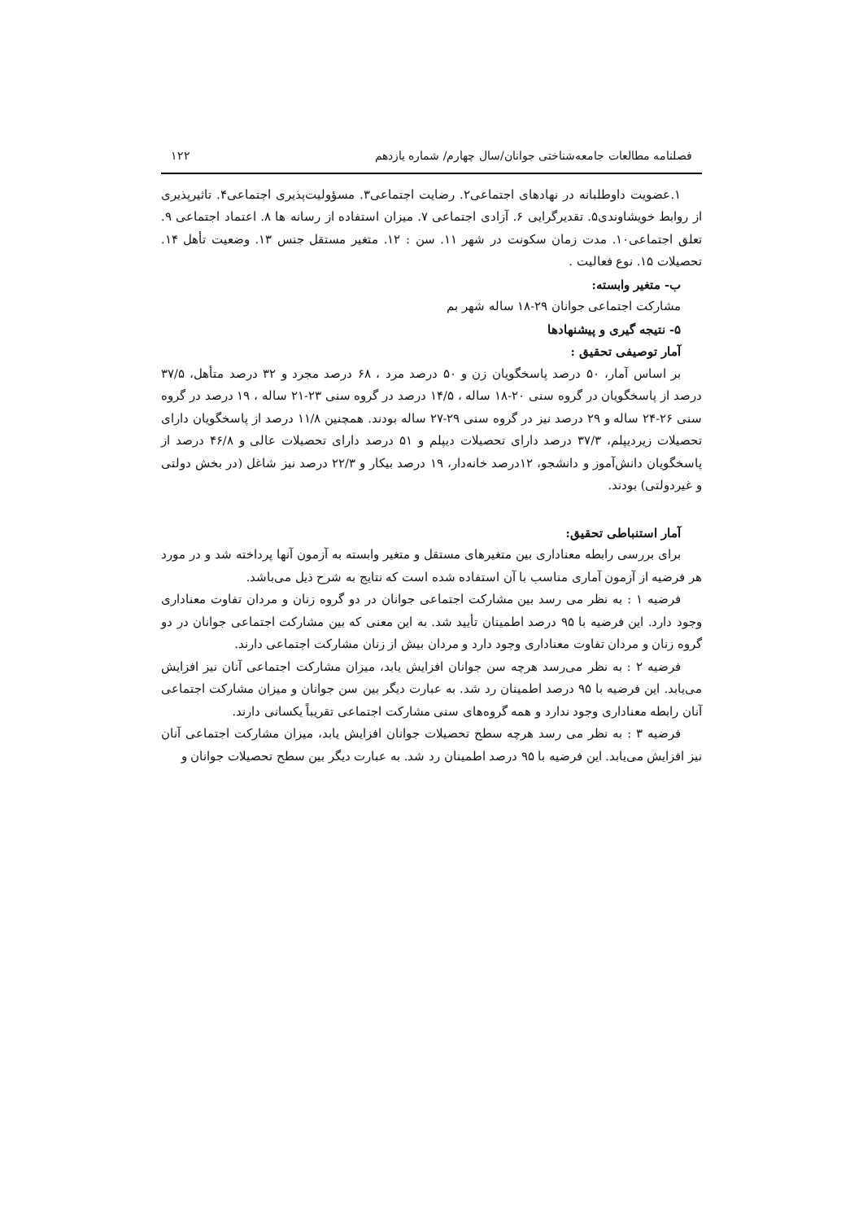فصلنامه مطالعات جامعه‌شناختی جوانان/سال چهارم/ شماره یازدهم ۱۲۲
۱.عضویت داوطلبانه در نهادهای اجتماعی۲. رضایت اجتماعی۳. مسؤولیت‌پذیری اجتماعی۴. تاثیرپذیری از روابط خویشاوندی۵. تقدیرگرایی ۶. آزادی اجتماعی ۷. میزان استفاده از رسانه ها ۸. اعتماد اجتماعی ۹. تعلق اجتماعی۱۰. مدت زمان سکونت در شهر ۱۱. سن : ۱۲. متغیر مستقل جنس ۱۳. وضعیت تأهل ۱۴. تحصیلات ۱۵. نوع فعالیت .
ب- متغیر وابسته:
مشارکت اجتماعی جوانان ۲۹-۱۸ ساله شهر بم
۵- نتیجه گیری و پیشنهادها
آمار توصیفی تحقیق :
بر اساس آمار، ۵۰ درصد پاسخگویان زن و ۵۰ درصد مرد ، ۶۸ درصد مجرد و ۳۲ درصد متأهل، ۳۷/۵ درصد از پاسخگویان در گروه سنی ۲۰-۱۸ ساله ، ۱۴/۵ درصد در گروه سنی ۲۳-۲۱ ساله ، ۱۹ درصد در گروه سنی ۲۶-۲۴ ساله و ۲۹ درصد نیز در گروه سنی ۲۹-۲۷ ساله بودند. همچنین ۱۱/۸ درصد از پاسخگویان دارای تحصیلات زیردیپلم، ۳۷/۳ درصد دارای تحصیلات دیپلم و ۵۱ درصد دارای تحصیلات عالی و ۴۶/۸ درصد از پاسخگویان دانش‌آموز و دانشجو، ۱۲درصد خانه‌دار، ۱۹ درصد بیکار و ۲۲/۳ درصد نیز شاغل (در بخش دولتی و غیردولتی) بودند.
آمار استنباطی تحقیق:
برای بررسی رابطه معناداری بین متغیرهای مستقل و متغیر وابسته به آزمون آنها پرداخته شد و در مورد هر فرضیه از آزمون آماری مناسب با آن استفاده شده است که نتایج به شرح ذیل می‌باشد.
فرضیه ۱ : به نظر می رسد بین مشارکت اجتماعی جوانان در دو گروه زنان و مردان تفاوت معناداری وجود دارد. این فرضیه با ۹۵ درصد اطمینان تأیید شد. به این معنی که بین مشارکت اجتماعی جوانان در دو گروه زنان و مردان تفاوت معناداری وجود دارد و مردان بیش از زنان مشارکت اجتماعی دارند.
فرضیه ۲ : به نظر می‌رسد هرچه سن جوانان افزایش یابد، میزان مشارکت اجتماعی آنان نیز افزایش می‌یابد. این فرضیه با ۹۵ درصد اطمینان رد شد. به عبارت دیگر بین سن جوانان و میزان مشارکت اجتماعی آنان رابطه معناداری وجود ندارد و همه گروه‌های سنی مشارکت اجتماعی تقریباً یکسانی دارند.
فرضیه ۳ : به نظر می رسد هرچه سطح تحصیلات جوانان افزایش یابد، میزان مشارکت اجتماعی آنان نیز افزایش می‌یابد. این فرضیه با ۹۵ درصد اطمینان رد شد. به عبارت دیگر بین سطح تحصیلات جوانان و